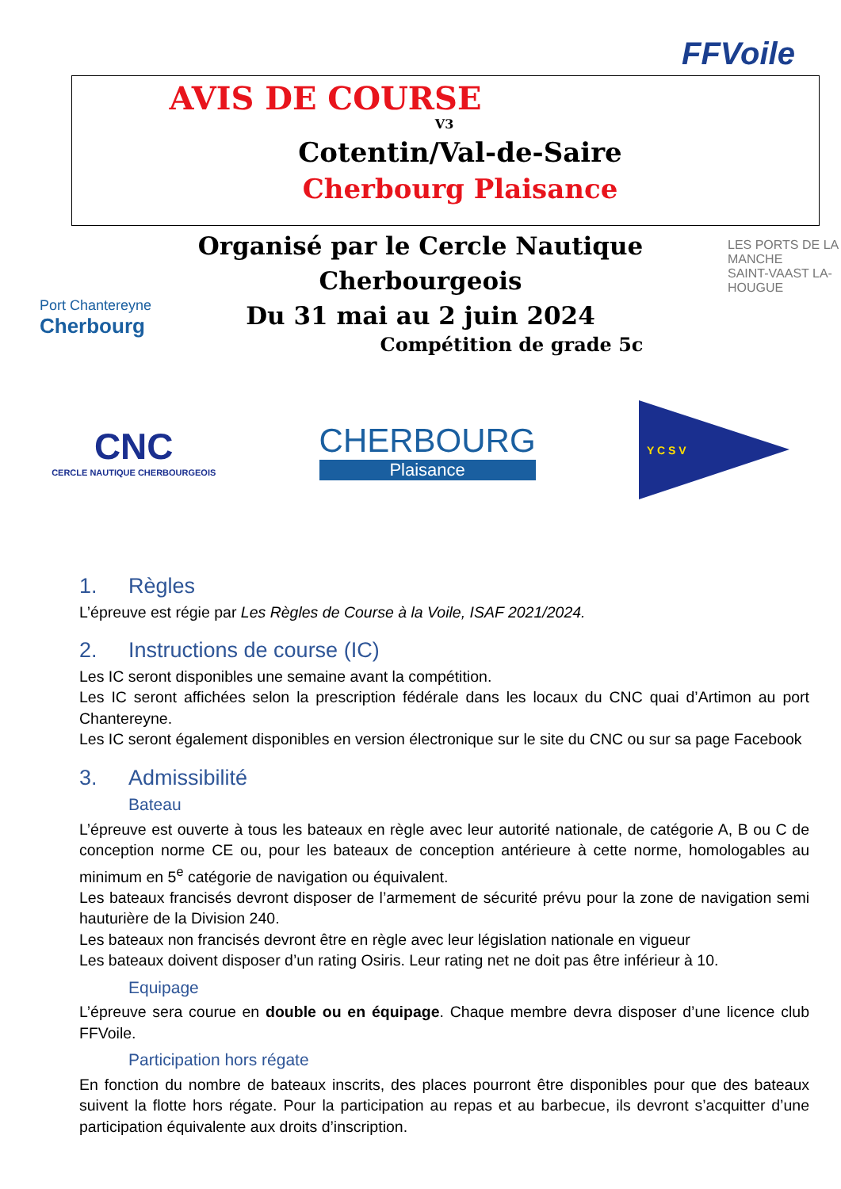FFVoile
Port Chantereyne
Cherbourg
LES PORTS DE LA MANCHE
SAINT-VAAST LA-HOUGUE
AVIS DE COURSE
V3
Cotentin/Val-de-Saire
Cherbourg Plaisance
Organisé par le Cercle Nautique
Cherbourgeois
Du 31 mai au 2 juin 2024
Compétition de grade 5c
CNC
CERCLE NAUTIQUE CHERBOURGEOIS
CHERBOURG
Plaisance
Y C S V
1. Règles
L’épreuve est régie par Les Règles de Course à la Voile, ISAF 2021/2024.
2. Instructions de course (IC)
Les IC seront disponibles une semaine avant la compétition.
Les IC seront affichées selon la prescription fédérale dans les locaux du CNC quai d’Artimon au port Chantereyne.
Les IC seront également disponibles en version électronique sur le site du CNC ou sur sa page Facebook
3. Admissibilité
Bateau
L’épreuve est ouverte à tous les bateaux en règle avec leur autorité nationale, de catégorie A, B ou C de conception norme CE ou, pour les bateaux de conception antérieure à cette norme, homologables au minimum en 5<sup>e</sup> catégorie de navigation ou équivalent.
Les bateaux francisés devront disposer de l’armement de sécurité prévu pour la zone de navigation semi hauturière de la Division 240.
Les bateaux non francisés devront être en règle avec leur législation nationale en vigueur
Les bateaux doivent disposer d’un rating Osiris. Leur rating net ne doit pas être inférieur à 10.
Equipage
L’épreuve sera courue en double ou en équipage. Chaque membre devra disposer d’une licence club FFVoile.
Participation hors régate
En fonction du nombre de bateaux inscrits, des places pourront être disponibles pour que des bateaux suivent la flotte hors régate. Pour la participation au repas et au barbecue, ils devront s’acquitter d’une participation équivalente aux droits d’inscription.